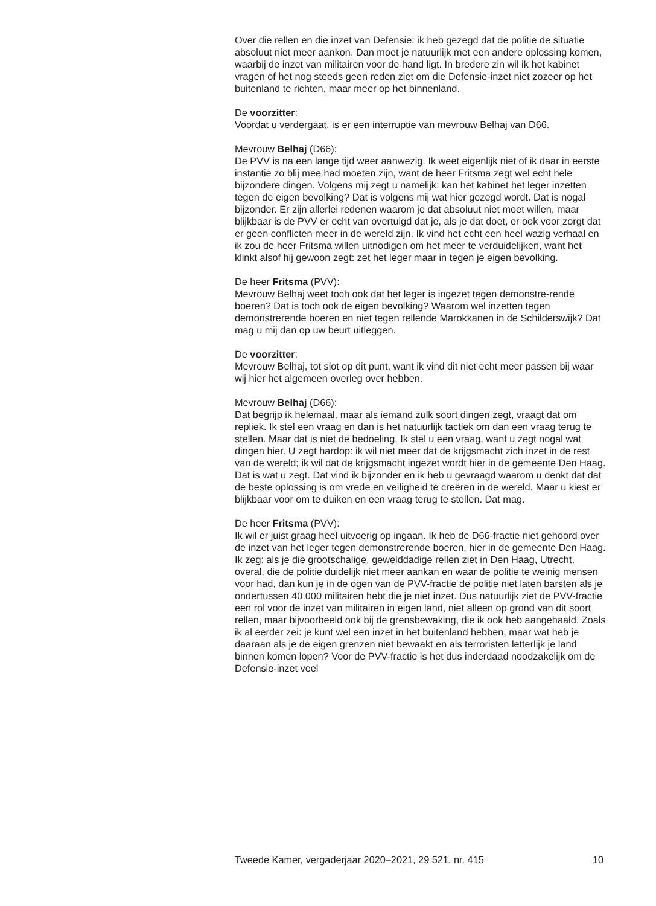Over die rellen en die inzet van Defensie: ik heb gezegd dat de politie de situatie absoluut niet meer aankon. Dan moet je natuurlijk met een andere oplossing komen, waarbij de inzet van militairen voor de hand ligt. In bredere zin wil ik het kabinet vragen of het nog steeds geen reden ziet om die Defensie-inzet niet zozeer op het buitenland te richten, maar meer op het binnenland.
De voorzitter:
Voordat u verdergaat, is er een interruptie van mevrouw Belhaj van D66.
Mevrouw Belhaj (D66):
De PVV is na een lange tijd weer aanwezig. Ik weet eigenlijk niet of ik daar in eerste instantie zo blij mee had moeten zijn, want de heer Fritsma zegt wel echt hele bijzondere dingen. Volgens mij zegt u namelijk: kan het kabinet het leger inzetten tegen de eigen bevolking? Dat is volgens mij wat hier gezegd wordt. Dat is nogal bijzonder. Er zijn allerlei redenen waarom je dat absoluut niet moet willen, maar blijkbaar is de PVV er echt van overtuigd dat je, als je dat doet, er ook voor zorgt dat er geen conflicten meer in de wereld zijn. Ik vind het echt een heel wazig verhaal en ik zou de heer Fritsma willen uitnodigen om het meer te verduidelijken, want het klinkt alsof hij gewoon zegt: zet het leger maar in tegen je eigen bevolking.
De heer Fritsma (PVV):
Mevrouw Belhaj weet toch ook dat het leger is ingezet tegen demonstre-rende boeren? Dat is toch ook de eigen bevolking? Waarom wel inzetten tegen demonstrerende boeren en niet tegen rellende Marokkanen in de Schilderswijk? Dat mag u mij dan op uw beurt uitleggen.
De voorzitter:
Mevrouw Belhaj, tot slot op dit punt, want ik vind dit niet echt meer passen bij waar wij hier het algemeen overleg over hebben.
Mevrouw Belhaj (D66):
Dat begrijp ik helemaal, maar als iemand zulk soort dingen zegt, vraagt dat om repliek. Ik stel een vraag en dan is het natuurlijk tactiek om dan een vraag terug te stellen. Maar dat is niet de bedoeling. Ik stel u een vraag, want u zegt nogal wat dingen hier. U zegt hardop: ik wil niet meer dat de krijgsmacht zich inzet in de rest van de wereld; ik wil dat de krijgsmacht ingezet wordt hier in de gemeente Den Haag. Dat is wat u zegt. Dat vind ik bijzonder en ik heb u gevraagd waarom u denkt dat dat de beste oplossing is om vrede en veiligheid te creëren in de wereld. Maar u kiest er blijkbaar voor om te duiken en een vraag terug te stellen. Dat mag.
De heer Fritsma (PVV):
Ik wil er juist graag heel uitvoerig op ingaan. Ik heb de D66-fractie niet gehoord over de inzet van het leger tegen demonstrerende boeren, hier in de gemeente Den Haag. Ik zeg: als je die grootschalige, gewelddadige rellen ziet in Den Haag, Utrecht, overal, die de politie duidelijk niet meer aankan en waar de politie te weinig mensen voor had, dan kun je in de ogen van de PVV-fractie de politie niet laten barsten als je ondertussen 40.000 militairen hebt die je niet inzet. Dus natuurlijk ziet de PVV-fractie een rol voor de inzet van militairen in eigen land, niet alleen op grond van dit soort rellen, maar bijvoorbeeld ook bij de grensbewaking, die ik ook heb aangehaald. Zoals ik al eerder zei: je kunt wel een inzet in het buitenland hebben, maar wat heb je daaraan als je de eigen grenzen niet bewaakt en als terroristen letterlijk je land binnen komen lopen? Voor de PVV-fractie is het dus inderdaad noodzakelijk om de Defensie-inzet veel
Tweede Kamer, vergaderjaar 2020–2021, 29 521, nr. 415 10